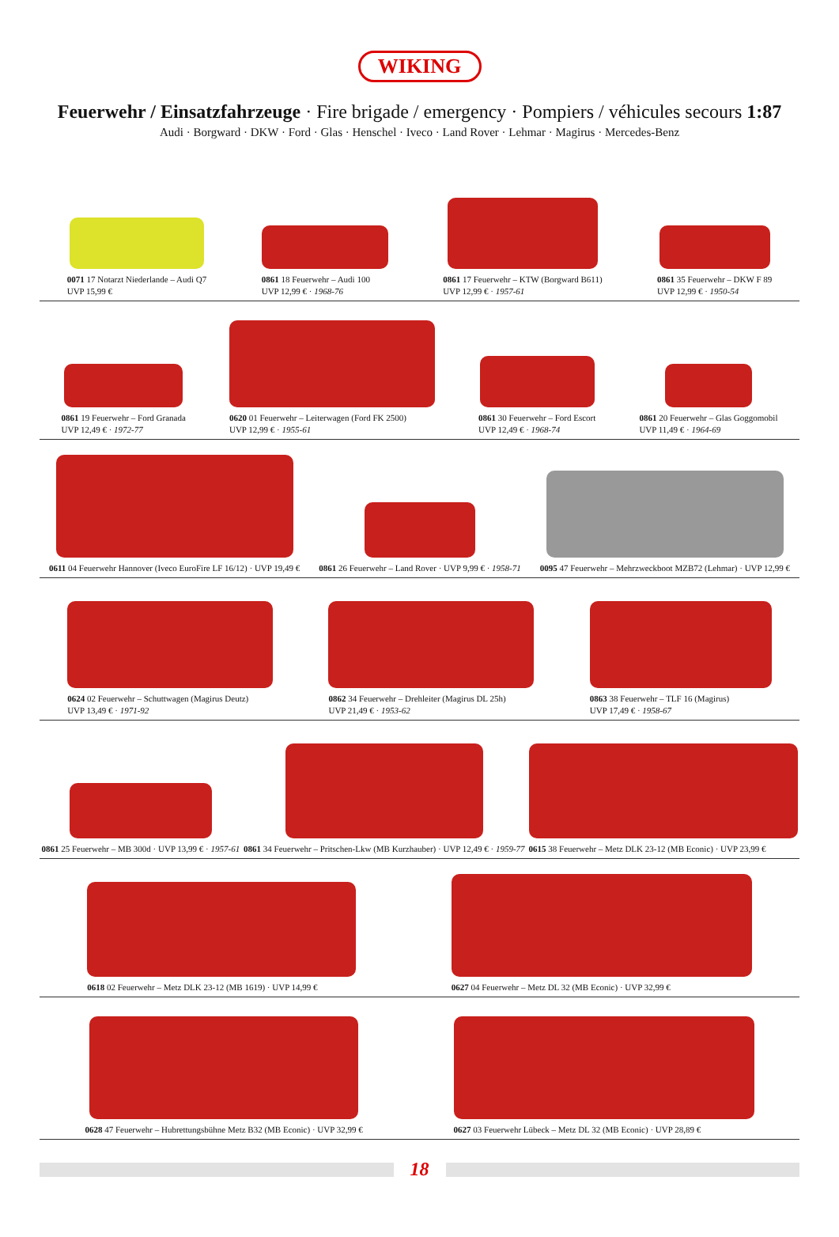WIKING
Feuerwehr / Einsatzfahrzeuge · Fire brigade / emergency · Pompiers / véhicules secours 1:87
Audi · Borgward · DKW · Ford · Glas · Henschel · Iveco · Land Rover · Lehmar · Magirus · Mercedes-Benz
0071 17 Notarzt Niederlande – Audi Q7
UVP 15,99 €
0861 18 Feuerwehr – Audi 100
UVP 12,99 € · 1968-76
0861 17 Feuerwehr – KTW (Borgward B611)
UVP 12,99 € · 1957-61
0861 35 Feuerwehr – DKW F 89
UVP 12,99 € · 1950-54
0861 19 Feuerwehr – Ford Granada
UVP 12,49 € · 1972-77
0620 01 Feuerwehr – Leiterwagen (Ford FK 2500)
UVP 12,99 € · 1955-61
0861 30 Feuerwehr – Ford Escort
UVP 12,49 € · 1968-74
0861 20 Feuerwehr – Glas Goggomobil
UVP 11,49 € · 1964-69
0611 04 Feuerwehr Hannover (Iveco EuroFire LF 16/12) · UVP 19,49 €
0861 26 Feuerwehr – Land Rover · UVP 9,99 € · 1958-71
0095 47 Feuerwehr – Mehrzweckboot MZB72 (Lehmar) · UVP 12,99 €
0624 02 Feuerwehr – Schuttwagen (Magirus Deutz)
UVP 13,49 € · 1971-92
0862 34 Feuerwehr – Drehleiter (Magirus DL 25h)
UVP 21,49 € · 1953-62
0863 38 Feuerwehr – TLF 16 (Magirus)
UVP 17,49 € · 1958-67
0861 25 Feuerwehr – MB 300d · UVP 13,99 € · 1957-61
0861 34 Feuerwehr – Pritschen-Lkw (MB Kurzhauber) · UVP 12,49 € · 1959-77
0615 38 Feuerwehr – Metz DLK 23-12 (MB Econic) · UVP 23,99 €
0618 02 Feuerwehr – Metz DLK 23-12 (MB 1619) · UVP 14,99 €
0627 04 Feuerwehr – Metz DL 32 (MB Econic) · UVP 32,99 €
0628 47 Feuerwehr – Hubrettungsbühne Metz B32 (MB Econic) · UVP 32,99 €
0627 03 Feuerwehr Lübeck – Metz DL 32 (MB Econic) · UVP 28,89 €
18